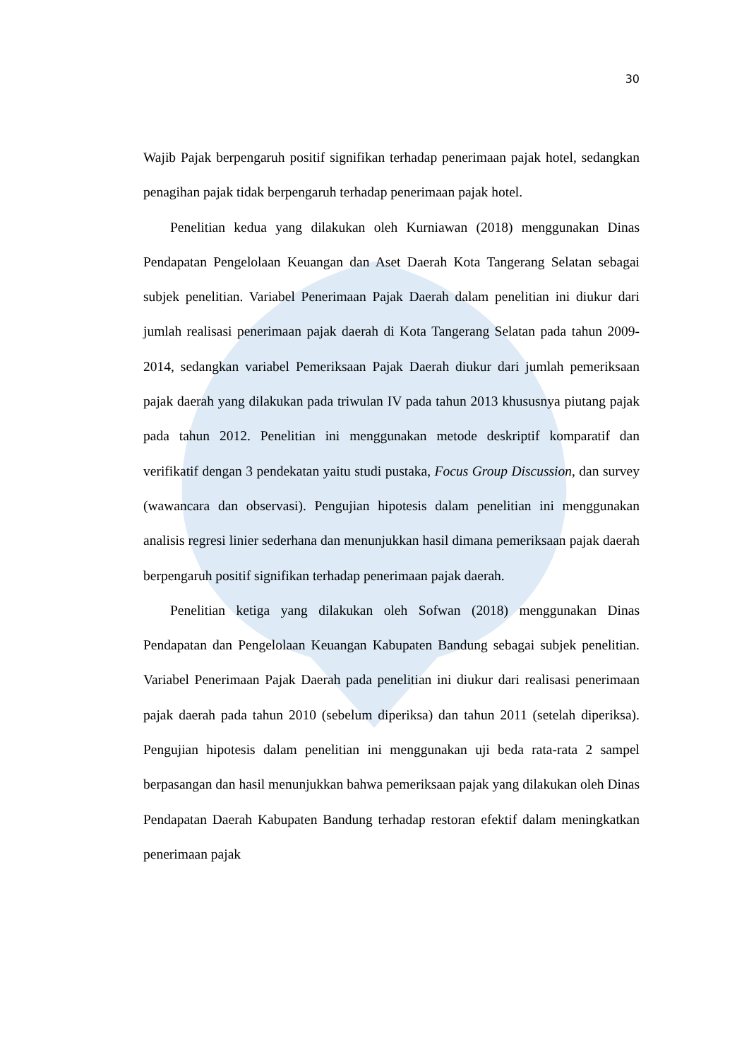30
Wajib Pajak berpengaruh positif signifikan terhadap penerimaan pajak hotel, sedangkan penagihan pajak tidak berpengaruh terhadap penerimaan pajak hotel.
Penelitian kedua yang dilakukan oleh Kurniawan (2018) menggunakan Dinas Pendapatan Pengelolaan Keuangan dan Aset Daerah Kota Tangerang Selatan sebagai subjek penelitian. Variabel Penerimaan Pajak Daerah dalam penelitian ini diukur dari jumlah realisasi penerimaan pajak daerah di Kota Tangerang Selatan pada tahun 2009-2014, sedangkan variabel Pemeriksaan Pajak Daerah diukur dari jumlah pemeriksaan pajak daerah yang dilakukan pada triwulan IV pada tahun 2013 khususnya piutang pajak pada tahun 2012. Penelitian ini menggunakan metode deskriptif komparatif dan verifikatif dengan 3 pendekatan yaitu studi pustaka, Focus Group Discussion, dan survey (wawancara dan observasi). Pengujian hipotesis dalam penelitian ini menggunakan analisis regresi linier sederhana dan menunjukkan hasil dimana pemeriksaan pajak daerah berpengaruh positif signifikan terhadap penerimaan pajak daerah.
Penelitian ketiga yang dilakukan oleh Sofwan (2018) menggunakan Dinas Pendapatan dan Pengelolaan Keuangan Kabupaten Bandung sebagai subjek penelitian. Variabel Penerimaan Pajak Daerah pada penelitian ini diukur dari realisasi penerimaan pajak daerah pada tahun 2010 (sebelum diperiksa) dan tahun 2011 (setelah diperiksa). Pengujian hipotesis dalam penelitian ini menggunakan uji beda rata-rata 2 sampel berpasangan dan hasil menunjukkan bahwa pemeriksaan pajak yang dilakukan oleh Dinas Pendapatan Daerah Kabupaten Bandung terhadap restoran efektif dalam meningkatkan penerimaan pajak